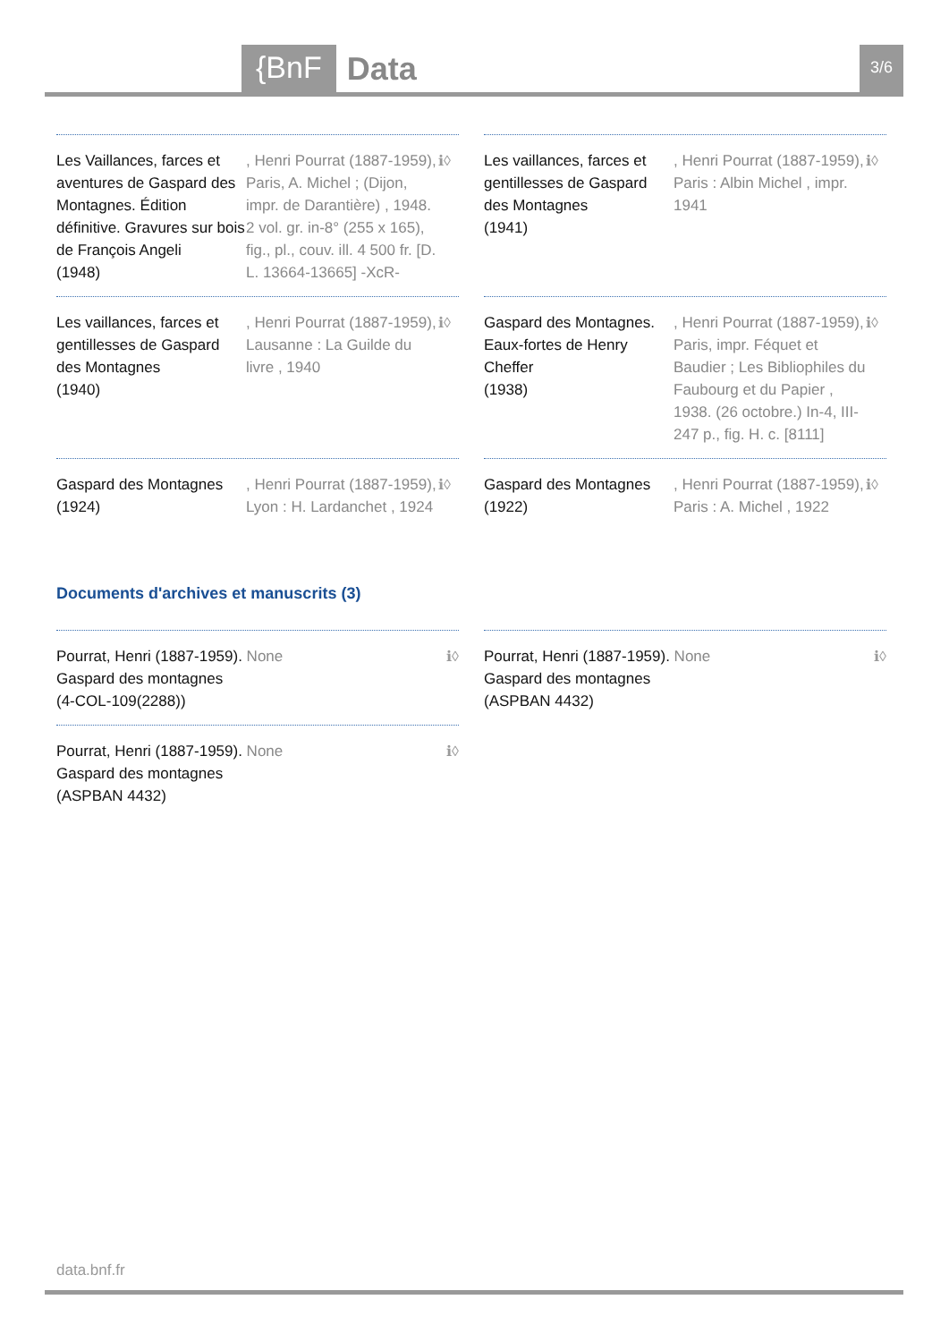{BnF Data 3/6
Les Vaillances, farces et aventures de Gaspard des Montagnes. Édition définitive. Gravures sur bois de François Angeli
(1948)
, Henri Pourrat (1887-1959), Paris, A. Michel ; (Dijon, impr. de Darantière) , 1948. 2 vol. gr. in-8° (255 x 165), fig., pl., couv. ill. 4 500 fr. [D. L. 13664-13665] -XcR-
ℹ◊
Les vaillances, farces et gentillesses de Gaspard des Montagnes
(1941)
, Henri Pourrat (1887-1959), Paris : Albin Michel , impr. 1941
ℹ◊
Les vaillances, farces et gentillesses de Gaspard des Montagnes
(1940)
, Henri Pourrat (1887-1959), Lausanne : La Guilde du livre , 1940
ℹ◊
Gaspard des Montagnes. Eaux-fortes de Henry Cheffer
(1938)
, Henri Pourrat (1887-1959), Paris, impr. Féquet et Baudier ; Les Bibliophiles du Faubourg et du Papier , 1938. (26 octobre.) In-4, III-247 p., fig. H. c. [8111]
ℹ◊
Gaspard des Montagnes
(1924)
, Henri Pourrat (1887-1959), Lyon : H. Lardanchet , 1924
ℹ◊
Gaspard des Montagnes
(1922)
, Henri Pourrat (1887-1959), Paris : A. Michel , 1922
ℹ◊
Documents d'archives et manuscrits (3)
Pourrat, Henri (1887-1959). None
Gaspard des montagnes
(4-COL-109(2288))
ℹ◊
Pourrat, Henri (1887-1959). None
Gaspard des montagnes
(ASPBAN 4432)
ℹ◊
Pourrat, Henri (1887-1959). None
Gaspard des montagnes
(ASPBAN 4432)
ℹ◊
data.bnf.fr